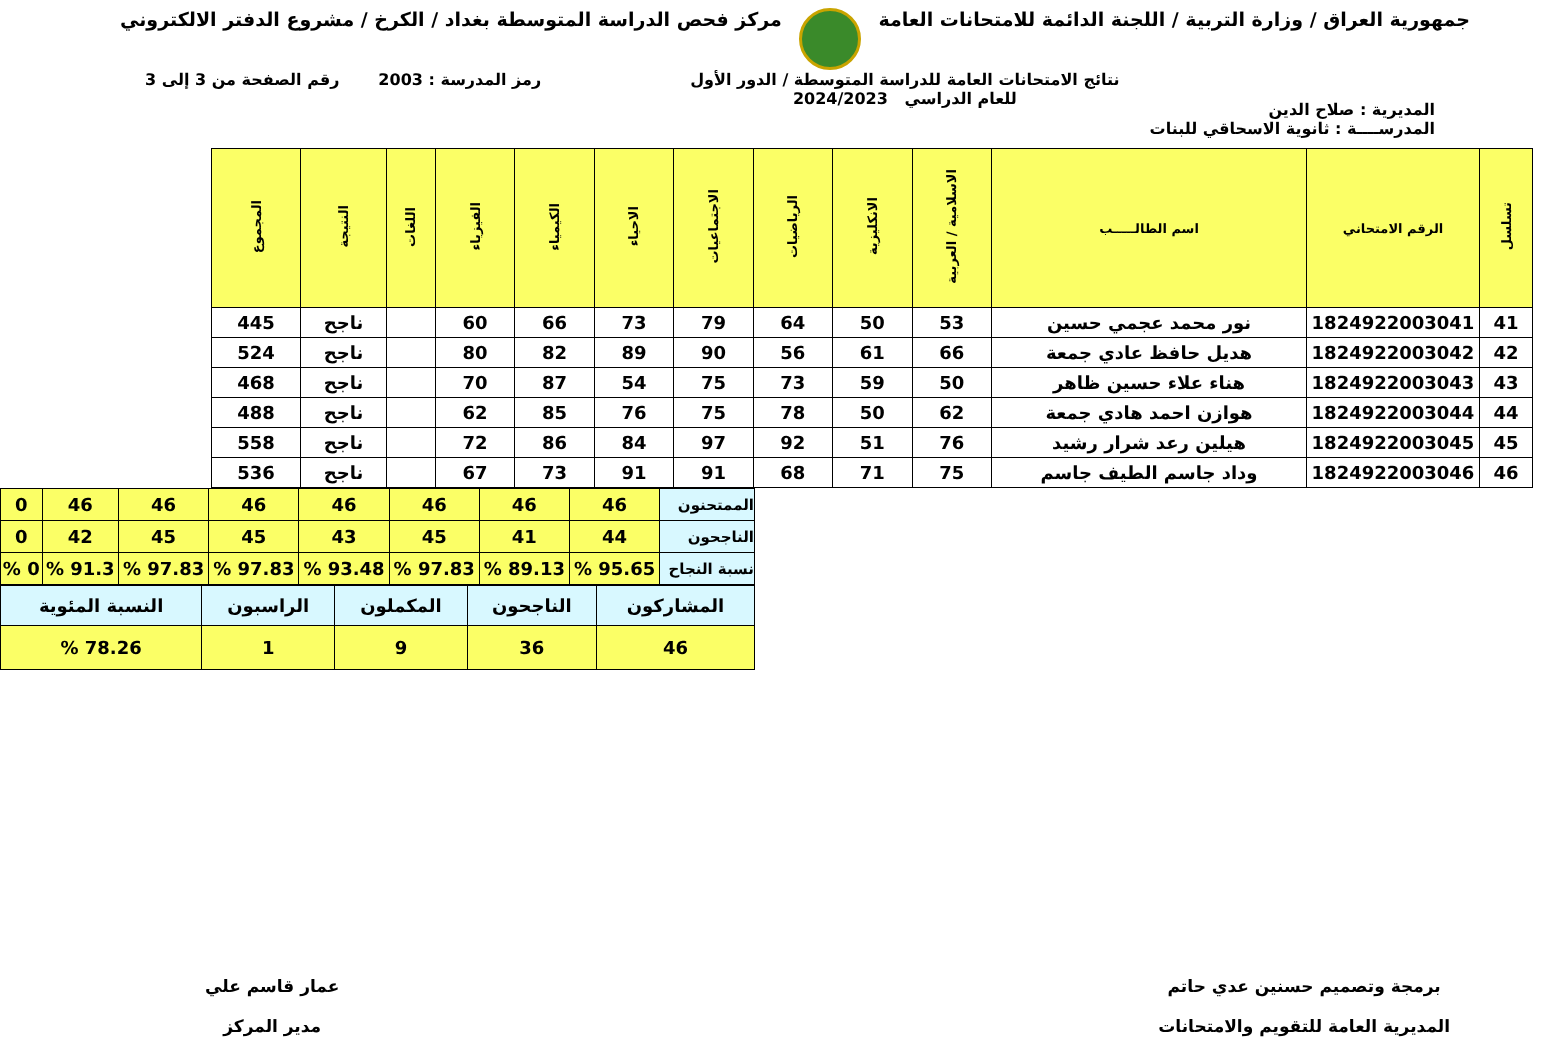جمهورية العراق / وزارة التربية / اللجنة الدائمة للامتحانات العامة
مركز فحص الدراسة المتوسطة بغداد / الكرخ / مشروع الدفتر الالكتروني
المديرية : صلاح الدين
نتائج الامتحانات العامة للدراسة المتوسطة / الدور الأول
للعام الدراسي 2024/2023
رمز المدرسة : 2003 رقم الصفحة من 3 إلى 3
المدرســــة : ثانوية الاسحاقي للبنات
| تسلسل | الرقم الامتحاني | اسم الطالـــــب | الاسلامية / العربية | الانكليزية | الرياضيات | الاجتماعيات | الاحياء | الكيمياء | الفيزياء | اللغات | النتيجة | المجموع |
| --- | --- | --- | --- | --- | --- | --- | --- | --- | --- | --- | --- | --- |
| 41 | 1824922003041 | نور محمد عجمي حسين | 53 | 50 | 64 | 79 | 73 | 66 | 60 | | ناجح | 445 |
| 42 | 1824922003042 | هديل حافظ عادي جمعة | 66 | 61 | 56 | 90 | 89 | 82 | 80 | | ناجح | 524 |
| 43 | 1824922003043 | هناء علاء حسين ظاهر | 50 | 59 | 73 | 75 | 54 | 87 | 70 | | ناجح | 468 |
| 44 | 1824922003044 | هوازن احمد هادي جمعة | 62 | 50 | 78 | 75 | 76 | 85 | 62 | | ناجح | 488 |
| 45 | 1824922003045 | هيلين رعد شرار رشيد | 76 | 51 | 92 | 97 | 84 | 86 | 72 | | ناجح | 558 |
| 46 | 1824922003046 | وداد جاسم الطيف جاسم | 75 | 71 | 68 | 91 | 91 | 73 | 67 | | ناجح | 536 |
| الممتحنون | 46 | 46 | 46 | 46 | 46 | 46 | 46 | 0 |
| الناجحون | 44 | 41 | 45 | 43 | 45 | 45 | 42 | 0 |
| نسبة النجاح | 95.65 % | 89.13 % | 97.83 % | 93.48 % | 97.83 % | 97.83 % | 91.3 % | 0 % |
| المشاركون | الناجحون | المكملون | الراسبون | النسبة المئوية |
| 46 | 36 | 9 | 1 | 78.26 % |
برمجة وتصميم حسنين عدي حاتم
المديرية العامة للتقويم والامتحانات
عمار قاسم علي
مدير المركز